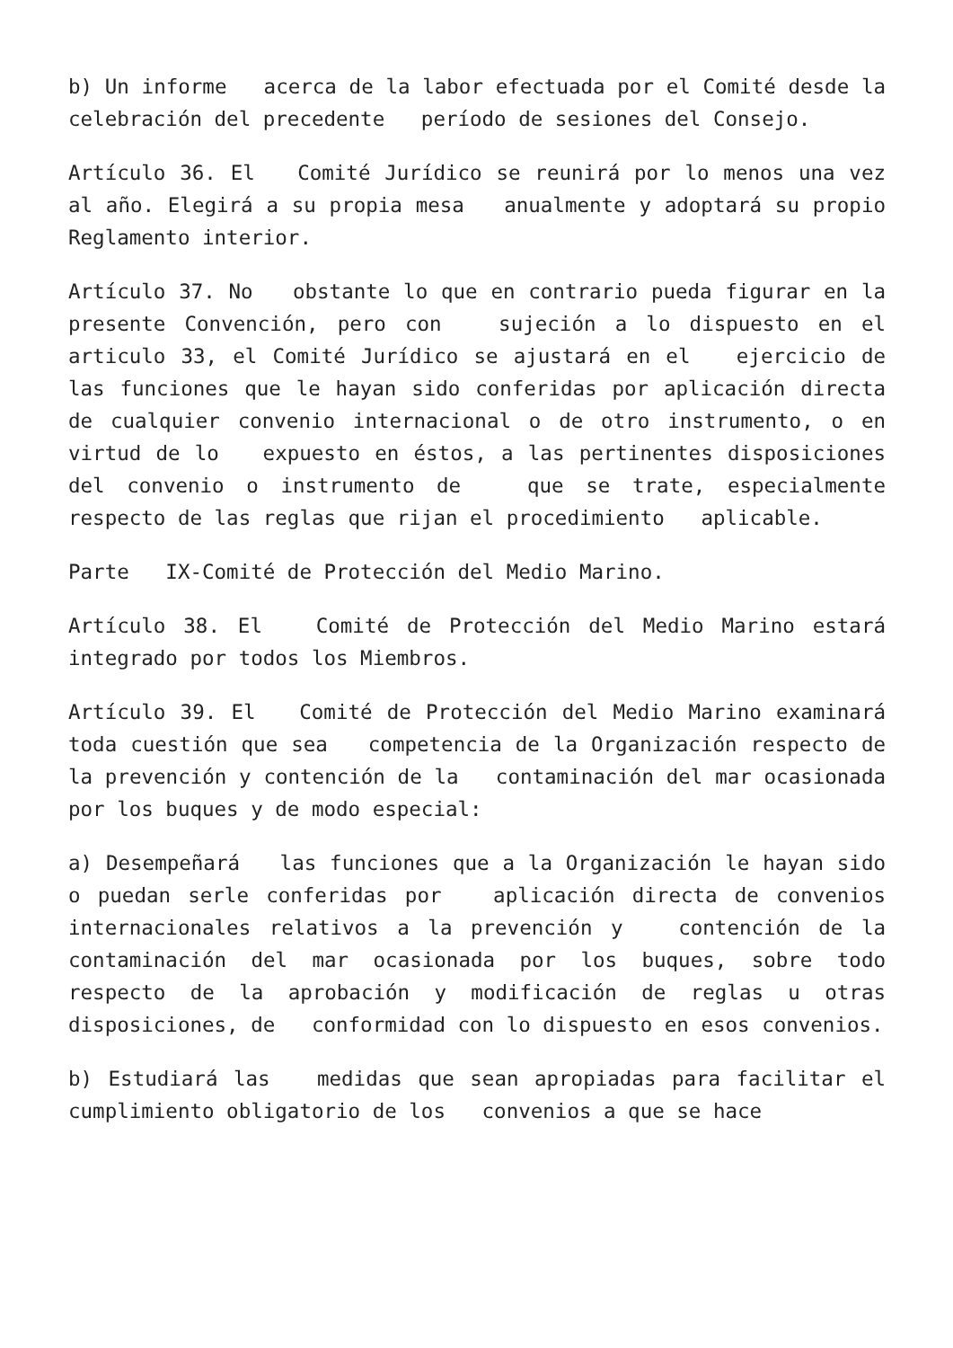b) Un informe acerca de la labor efectuada por el Comité desde la celebración del precedente período de sesiones del Consejo.
Artículo 36. El Comité Jurídico se reunirá por lo menos una vez al año. Elegirá a su propia mesa anualmente y adoptará su propio Reglamento interior.
Artículo 37. No obstante lo que en contrario pueda figurar en la presente Convención, pero con sujeción a lo dispuesto en el articulo 33, el Comité Jurídico se ajustará en el ejercicio de las funciones que le hayan sido conferidas por aplicación directa de cualquier convenio internacional o de otro instrumento, o en virtud de lo expuesto en éstos, a las pertinentes disposiciones del convenio o instrumento de que se trate, especialmente respecto de las reglas que rijan el procedimiento aplicable.
Parte IX-Comité de Protección del Medio Marino.
Artículo 38. El Comité de Protección del Medio Marino estará integrado por todos los Miembros.
Artículo 39. El Comité de Protección del Medio Marino examinará toda cuestión que sea competencia de la Organización respecto de la prevención y contención de la contaminación del mar ocasionada por los buques y de modo especial:
a) Desempeñará las funciones que a la Organización le hayan sido o puedan serle conferidas por aplicación directa de convenios internacionales relativos a la prevención y contención de la contaminación del mar ocasionada por los buques, sobre todo respecto de la aprobación y modificación de reglas u otras disposiciones, de conformidad con lo dispuesto en esos convenios.
b) Estudiará las medidas que sean apropiadas para facilitar el cumplimiento obligatorio de los convenios a que se hace